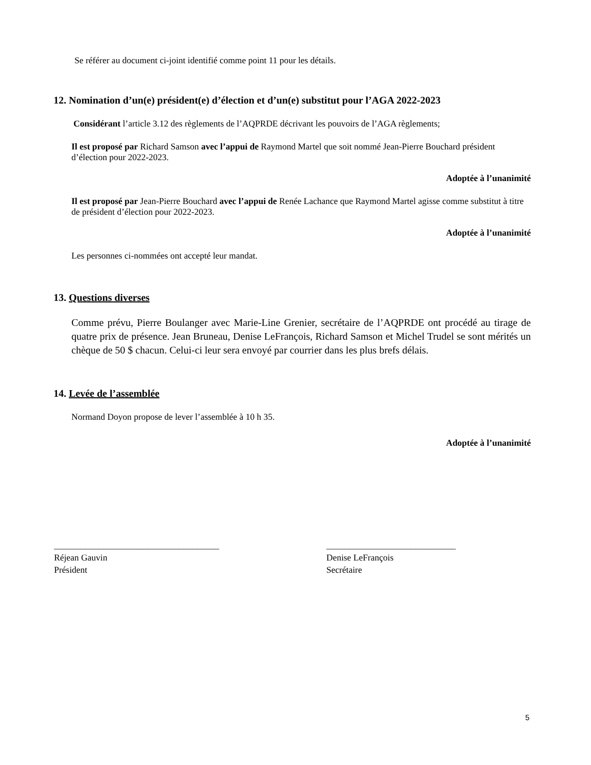Se référer au document ci-joint identifié comme point 11 pour les détails.
12. Nomination d’un(e) président(e) d’élection et d’un(e) substitut pour l’AGA 2022-2023
Considérant l’article 3.12 des règlements de l’AQPRDE décrivant les pouvoirs de l’AGA règlements;
Il est proposé par Richard Samson avec l’appui de Raymond Martel que soit nommé Jean-Pierre Bouchard président d’élection pour 2022-2023.
Adoptée à l’unanimité
Il est proposé par Jean-Pierre Bouchard avec l’appui de Renée Lachance que Raymond Martel agisse comme substitut à titre de président d’élection pour 2022-2023.
Adoptée à l’unanimité
Les personnes ci-nommées ont accepté leur mandat.
13. Questions diverses
Comme prévu, Pierre Boulanger avec Marie-Line Grenier, secrétaire de l’AQPRDE ont procédé au tirage de quatre prix de présence. Jean Bruneau, Denise LeFrançois, Richard Samson et Michel Trudel se sont mérités un chèque de 50 $ chacun. Celui-ci leur sera envoyé par courrier dans les plus brefs délais.
14. Levée de l’assemblée
Normand Doyon propose de lever l’assemblée à 10 h 35.
Adoptée à l’unanimité
_____________________________________
Réjean Gauvin
Président
_____________________________
Denise LeFrançois
Secrétaire
5